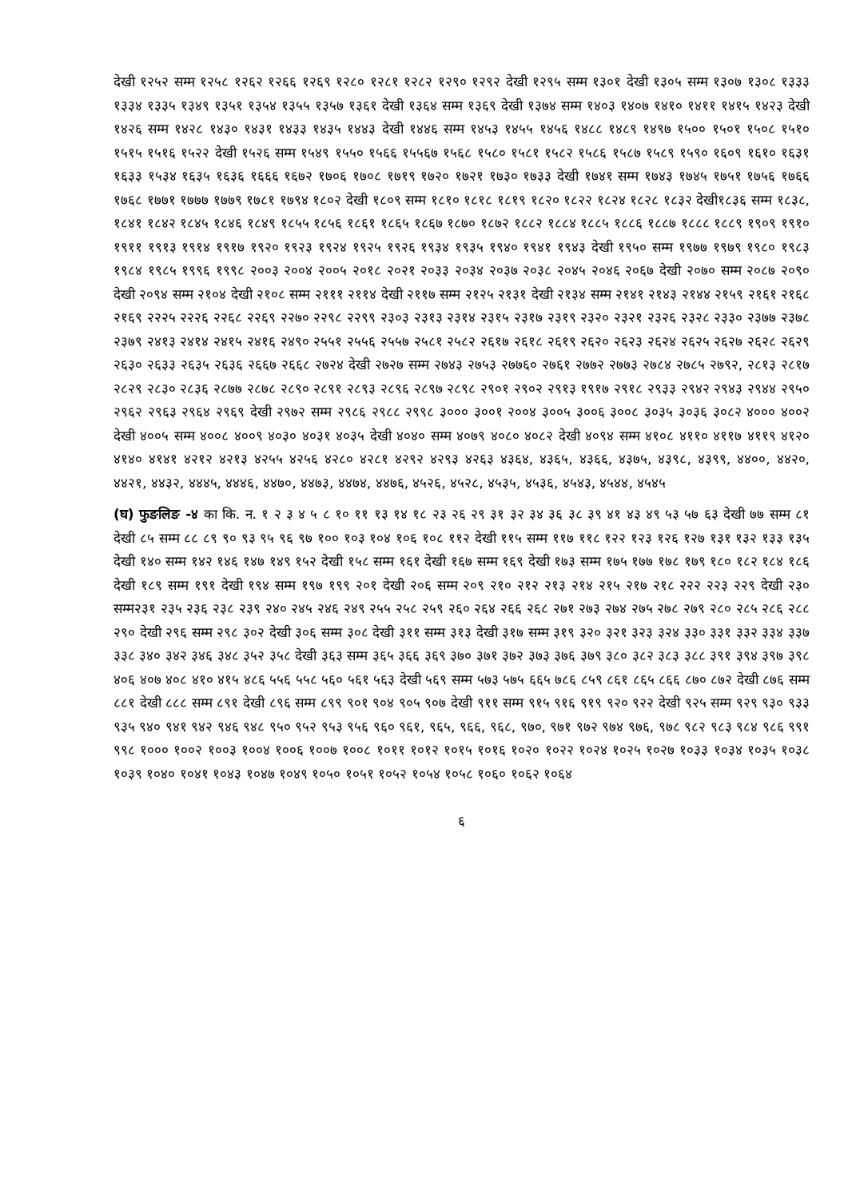देखी १२५२ सम्म १२५८ १२६२ १२६६ १२६९ १२८० १२८१ १२८२ १२९० १२९२ देखी १२९५ सम्म १३०१ देखी १३०५ सम्म १३०७ १३०८ १३३३ १३३४ १३३५ १३४९ १३५१ १३५४ १३५५ १३५७ १३६१ देखी १३६४ सम्म १३६९ देखी १३७४ सम्म १४०३ १४०७ १४१० १४११ १४१५ १४२३ देखी १४२६ सम्म १४२८ १४३० १४३१ १४३३ १४३५ १४४३ देखी १४४६ सम्म १४५३ १४५५ १४५६ १४८८ १४८९ १४९७ १५०० १५०१ १५०८ १५१० १५१५ १५१६ १५२२ देखी १५२६ सम्म १५४९ १५५० १५६६ १५५६७ १५६८ १५८० १५८१ १५८२ १५८६ १५८७ १५८९ १५९० १६०९ १६१० १६३१ १६३३ १५३४ १६३५ १६३६ १६६६ १६७२ १७०६ १७०८ १७१९ १७२० १७२१ १७३० १७३३ देखी १७४१ सम्म १७४३ १७४५ १७५१ १७५६ १७६६ १७६८ १७७१ १७७७ १७७९ १७८१ १७९४ १८०२ देखी १८०९ सम्म १८१० १८१८ १८१९ १८२० १८२२ १८२४ १८२८ १८३२ देखी१८३६ सम्म १८३८, १८४१ १८४२ १८४५ १८४६ १८४९ १८५५ १८५६ १८६१ १८६५ १८६७ १८७० १८७२ १८८२ १८८४ १८८५ १८८६ १८८७ १८८८ १८८९ १९०९ १९१० १९११ १९१३ १९१४ १९१७ १९२० १९२३ १९२४ १९२५ १९२६ १९३४ १९३५ १९४० १९४१ १९४३ देखी १९५० सम्म १९७७ १९७९ १९८० १९८३ १९८४ १९८५ १९९६ १९९८ २००३ २००४ २००५ २०१८ २०२१ २०३३ २०३४ २०३७ २०३८ २०४५ २०४६ २०६७ देखी २०७० सम्म २०८७ २०९० देखी २०९४ सम्म २१०४ देखी २१०८ सम्म २१११ २११४ देखी २११७ सम्म २१२५ २१३१ देखी २१३४ सम्म २१४१ २१४३ २१४४ २१५९ २१६१ २१६८ २१६९ २२२५ २२२६ २२६८ २२६९ २२७० २२९८ २२९९ २३०३ २३१३ २३१४ २३१५ २३१७ २३१९ २३२० २३२१ २३२६ २३२८ २३३० २३७७ २३७८ २३७९ २४१३ २४१४ २४१५ २४१६ २४९० २५५१ २५५६ २५५७ २५८१ २५८२ २६१७ २६१८ २६१९ २६२० २६२३ २६२४ २६२५ २६२७ २६२८ २६२९ २६३० २६३३ २६३५ २६३६ २६६७ २६६८ २७२४ देखी २७२७ सम्म २७४३ २७५३ २७७६० २७६१ २७७२ २७७३ २७८४ २७८५ २७९२, २८१३ २८१७ २८२९ २८३० २८३६ २८७७ २८७८ २८९० २८९१ २८९३ २८९६ २८९७ २८९८ २९०१ २९०२ २९१३ १९१७ २९१८ २९३३ २९४२ २९४३ २९४४ २९५० २९६२ २९६३ २९६४ २९६९ देखी २९७२ सम्म २९८६ २९८८ २९९८ ३००० ३००१ २००४ ३००५ ३००६ ३००८ ३०३५ ३०३६ ३०८२ ४००० ४००२ देखी ४००५ सम्म ४००८ ४००९ ४०३० ४०३१ ४०३५ देखी ४०४० सम्म ४०७९ ४०८० ४०८२ देखी ४०९४ सम्म ४१०८ ४११० ४११७ ४११९ ४१२० ४१४० ४१४१ ४२१२ ४२१३ ४२५५ ४२५६ ४२८० ४२८१ ४२९२ ४२९३ ४२६३ ४३६४, ४३६५, ४३६६, ४३७५, ४३९८, ४३९९, ४४००, ४४२०, ४४२१, ४४३२, ४४४५, ४४४६, ४४७०, ४४७३, ४४७४, ४४७६, ४५२६, ४५२८, ४५३५, ४५३६, ४५४३, ४५४४, ४५४५
(घ) फुङलिङ -४ का कि. न. १ २ ३ ४ ५ ८ १० ११ १३ १४ १८ २३ २६ २९ ३१ ३२ ३४ ३६ ३८ ३९ ४१ ४३ ४९ ५३ ५७ ६३ देखी ७७ सम्म ८१ देखी ८५ सम्म ८८ ८९ ९० ९३ ९५ ९६ ९७ १०० १०३ १०४ १०६ १०८ ११२ देखी ११५ सम्म ११७ ११८ १२२ १२३ १२६ १२७ १३१ १३२ १३३ १३५ देखी १४० सम्म १४२ १४६ १४७ १४९ १५२ देखी १५८ सम्म १६१ देखी १६७ सम्म १६९ देखी १७३ सम्म १७५ १७७ १७८ १७९ १८० १८२ १८४ १८६ देखी १८९ सम्म १९१ देखी १९४ सम्म १९७ १९९ २०१ देखी २०६ सम्म २०९ २१० २१२ २१३ २१४ २१५ २१७ २१८ २२२ २२३ २२९ देखी २३० सम्म२३१ २३५ २३६ २३८ २३९ २४० २४५ २४६ २४९ २५५ २५८ २५९ २६० २६४ २६६ २६८ २७१ २७३ २७४ २७५ २७८ २७९ २८० २८५ २८६ २८८ २९० देखी २९६ सम्म २९८ ३०२ देखी ३०६ सम्म ३०८ देखी ३११ सम्म ३१३ देखी ३१७ सम्म ३१९ ३२० ३२१ ३२३ ३२४ ३३० ३३१ ३३२ ३३४ ३३७ ३३८ ३४० ३४२ ३४६ ३४८ ३५२ ३५८ देखी ३६३ सम्म ३६५ ३६६ ३६९ ३७० ३७१ ३७२ ३७३ ३७६ ३७९ ३८० ३८२ ३८३ ३८८ ३९१ ३९४ ३९७ ३९८ ४०६ ४०७ ४०८ ४१० ४१५ ४८६ ५५६ ५५८ ५६० ५६१ ५६३ देखी ५६९ सम्म ५७३ ५७५ ६६५ ७८६ ८५९ ८६१ ८६५ ८६६ ८७० ८७२ देखी ८७६ सम्म ८८१ देखी ८८८ सम्म ८९१ देखी ८९६ सम्म ८९९ ९०१ ९०४ ९०५ ९०७ देखी ९११ सम्म ९१५ ९१६ ९१९ ९२० ९२२ देखी ९२५ सम्म ९२९ ९३० ९३३ ९३५ ९४० ९४१ ९४२ ९४६ ९४८ ९५० ९५२ ९५३ ९५६ ९६० ९६१, ९६५, ९६६, ९६८, ९७०, ९७१ ९७२ ९७४ ९७६, ९७८ ९८२ ९८३ ९८४ ९८६ ९९१ ९९८ १००० १००२ १००३ १००४ १००६ १००७ १००८ १०११ १०१२ १०१५ १०१६ १०२० १०२२ १०२४ १०२५ १०२७ १०३३ १०३४ १०३५ १०३८ १०३९ १०४० १०४१ १०४३ १०४७ १०४९ १०५० १०५१ १०५२ १०५४ १०५८ १०६० १०६२ १०६४
६